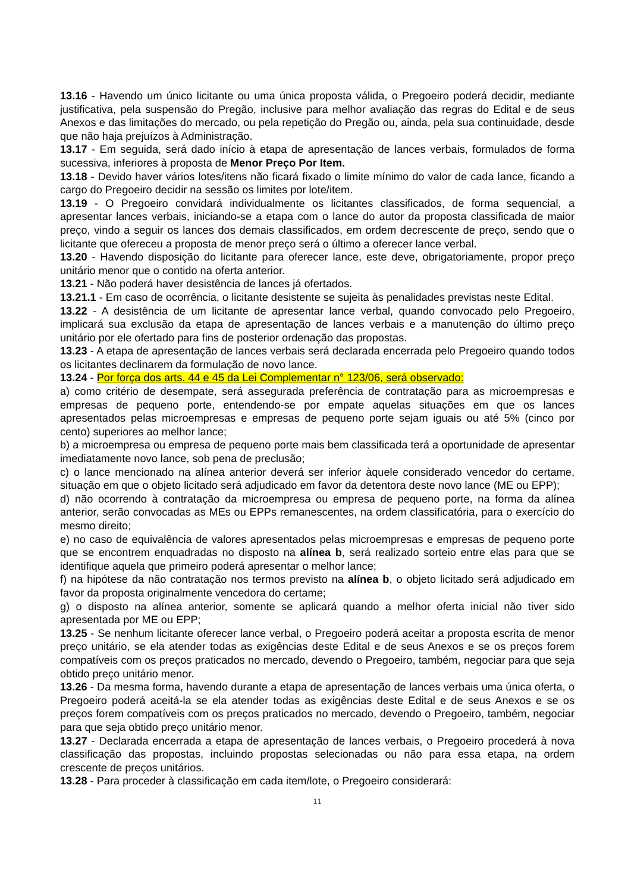13.16 - Havendo um único licitante ou uma única proposta válida, o Pregoeiro poderá decidir, mediante justificativa, pela suspensão do Pregão, inclusive para melhor avaliação das regras do Edital e de seus Anexos e das limitações do mercado, ou pela repetição do Pregão ou, ainda, pela sua continuidade, desde que não haja prejuízos à Administração.
13.17 - Em seguida, será dado início à etapa de apresentação de lances verbais, formulados de forma sucessiva, inferiores à proposta de Menor Preço Por Item.
13.18 - Devido haver vários lotes/itens não ficará fixado o limite mínimo do valor de cada lance, ficando a cargo do Pregoeiro decidir na sessão os limites por lote/item.
13.19 - O Pregoeiro convidará individualmente os licitantes classificados, de forma sequencial, a apresentar lances verbais, iniciando-se a etapa com o lance do autor da proposta classificada de maior preço, vindo a seguir os lances dos demais classificados, em ordem decrescente de preço, sendo que o licitante que ofereceu a proposta de menor preço será o último a oferecer lance verbal.
13.20 - Havendo disposição do licitante para oferecer lance, este deve, obrigatoriamente, propor preço unitário menor que o contido na oferta anterior.
13.21 - Não poderá haver desistência de lances já ofertados.
13.21.1 - Em caso de ocorrência, o licitante desistente se sujeita às penalidades previstas neste Edital.
13.22 - A desistência de um licitante de apresentar lance verbal, quando convocado pelo Pregoeiro, implicará sua exclusão da etapa de apresentação de lances verbais e a manutenção do último preço unitário por ele ofertado para fins de posterior ordenação das propostas.
13.23 - A etapa de apresentação de lances verbais será declarada encerrada pelo Pregoeiro quando todos os licitantes declinarem da formulação de novo lance.
13.24 - Por força dos arts. 44 e 45 da Lei Complementar n° 123/06, será observado:
a) como critério de desempate, será assegurada preferência de contratação para as microempresas e empresas de pequeno porte, entendendo-se por empate aquelas situações em que os lances apresentados pelas microempresas e empresas de pequeno porte sejam iguais ou até 5% (cinco por cento) superiores ao melhor lance;
b) a microempresa ou empresa de pequeno porte mais bem classificada terá a oportunidade de apresentar imediatamente novo lance, sob pena de preclusão;
c) o lance mencionado na alínea anterior deverá ser inferior àquele considerado vencedor do certame, situação em que o objeto licitado será adjudicado em favor da detentora deste novo lance (ME ou EPP);
d) não ocorrendo à contratação da microempresa ou empresa de pequeno porte, na forma da alínea anterior, serão convocadas as MEs ou EPPs remanescentes, na ordem classificatória, para o exercício do mesmo direito;
e) no caso de equivalência de valores apresentados pelas microempresas e empresas de pequeno porte que se encontrem enquadradas no disposto na alínea b, será realizado sorteio entre elas para que se identifique aquela que primeiro poderá apresentar o melhor lance;
f) na hipótese da não contratação nos termos previsto na alínea b, o objeto licitado será adjudicado em favor da proposta originalmente vencedora do certame;
g) o disposto na alínea anterior, somente se aplicará quando a melhor oferta inicial não tiver sido apresentada por ME ou EPP;
13.25 - Se nenhum licitante oferecer lance verbal, o Pregoeiro poderá aceitar a proposta escrita de menor preço unitário, se ela atender todas as exigências deste Edital e de seus Anexos e se os preços forem compatíveis com os preços praticados no mercado, devendo o Pregoeiro, também, negociar para que seja obtido preço unitário menor.
13.26 - Da mesma forma, havendo durante a etapa de apresentação de lances verbais uma única oferta, o Pregoeiro poderá aceitá-la se ela atender todas as exigências deste Edital e de seus Anexos e se os preços forem compatíveis com os preços praticados no mercado, devendo o Pregoeiro, também, negociar para que seja obtido preço unitário menor.
13.27 - Declarada encerrada a etapa de apresentação de lances verbais, o Pregoeiro procederá à nova classificação das propostas, incluindo propostas selecionadas ou não para essa etapa, na ordem crescente de preços unitários.
13.28 - Para proceder à classificação em cada item/lote, o Pregoeiro considerará:
11